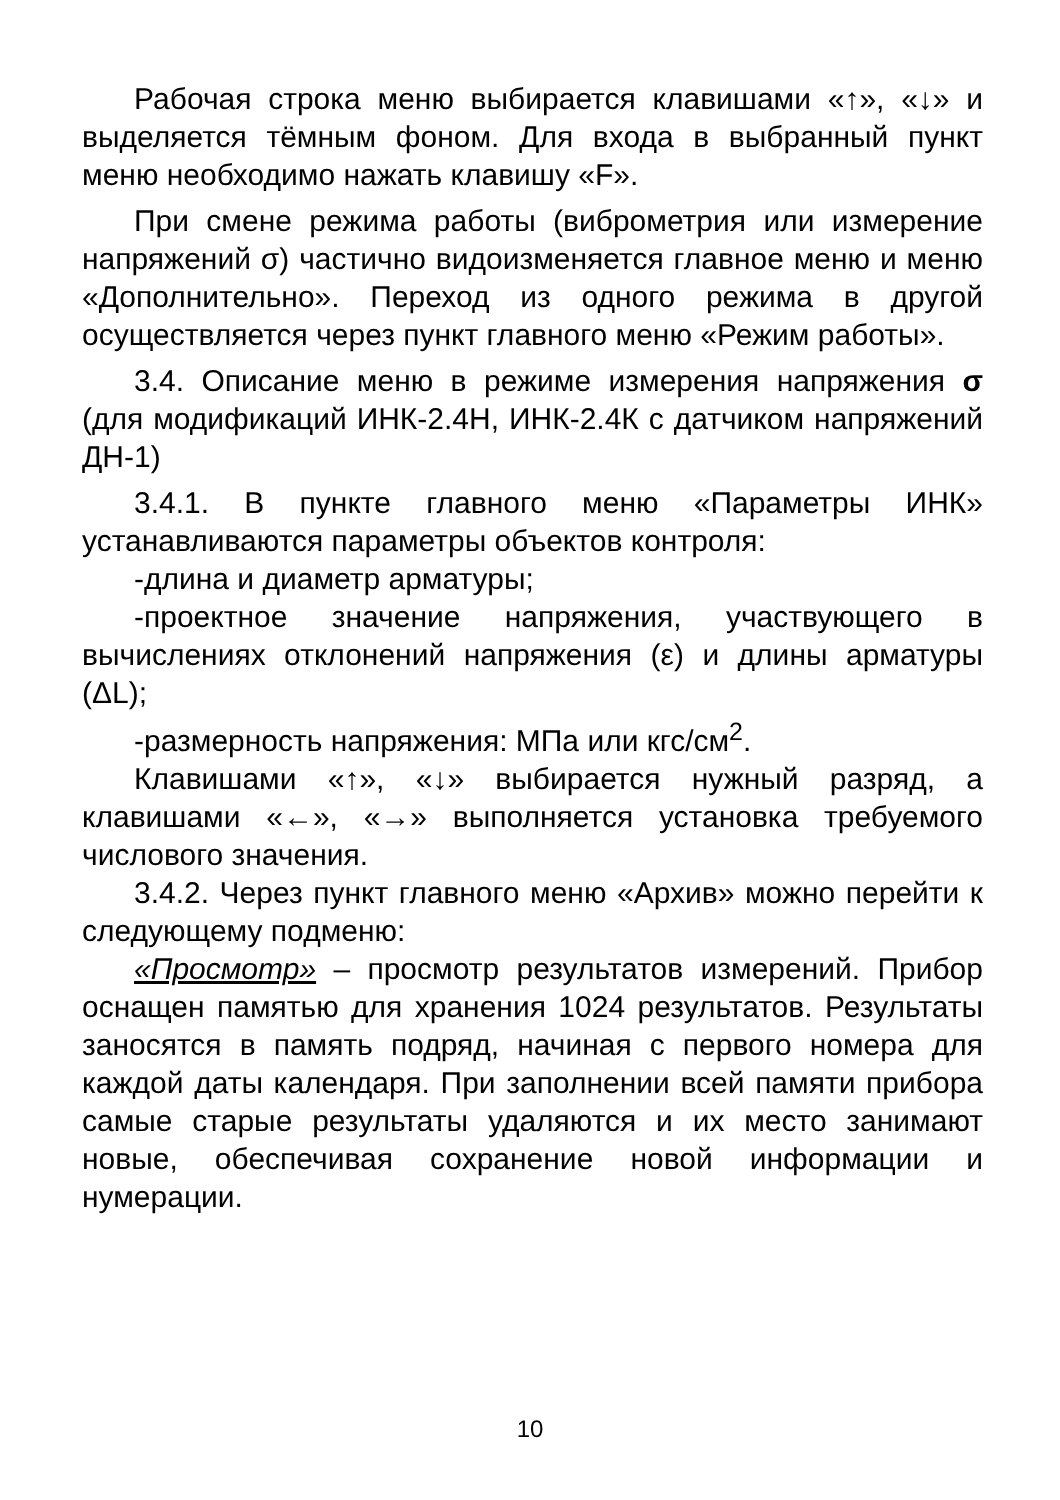Рабочая строка меню выбирается клавишами «↑», «↓» и выделяется тёмным фоном. Для входа в выбранный пункт меню необходимо нажать клавишу «F».
При смене режима работы (виброметрия или измерение напряжений σ) частично видоизменяется главное меню и меню «Дополнительно». Переход из одного режима в другой осуществляется через пункт главного меню «Режим работы».
3.4. Описание меню в режиме измерения напряжения σ (для модификаций ИНК-2.4Н, ИНК-2.4К с датчиком напряжений ДН-1)
3.4.1. В пункте главного меню «Параметры ИНК» устанавливаются параметры объектов контроля:
-длина и диаметр арматуры;
-проектное значение напряжения, участвующего в вычислениях отклонений напряжения (ε) и длины арматуры (ΔL);
-размерность напряжения: МПа или кгс/см<sup>2</sup>.
Клавишами «↑», «↓» выбирается нужный разряд, а клавишами «←», «→» выполняется установка требуемого числового значения.
3.4.2. Через пункт главного меню «Архив» можно перейти к следующему подменю:
«Просмотр» – просмотр результатов измерений. Прибор оснащен памятью для хранения 1024 результатов. Результаты заносятся в память подряд, начиная с первого номера для каждой даты календаря. При заполнении всей памяти прибора самые старые результаты удаляются и их место занимают новые, обеспечивая сохранение новой информации и нумерации.
10